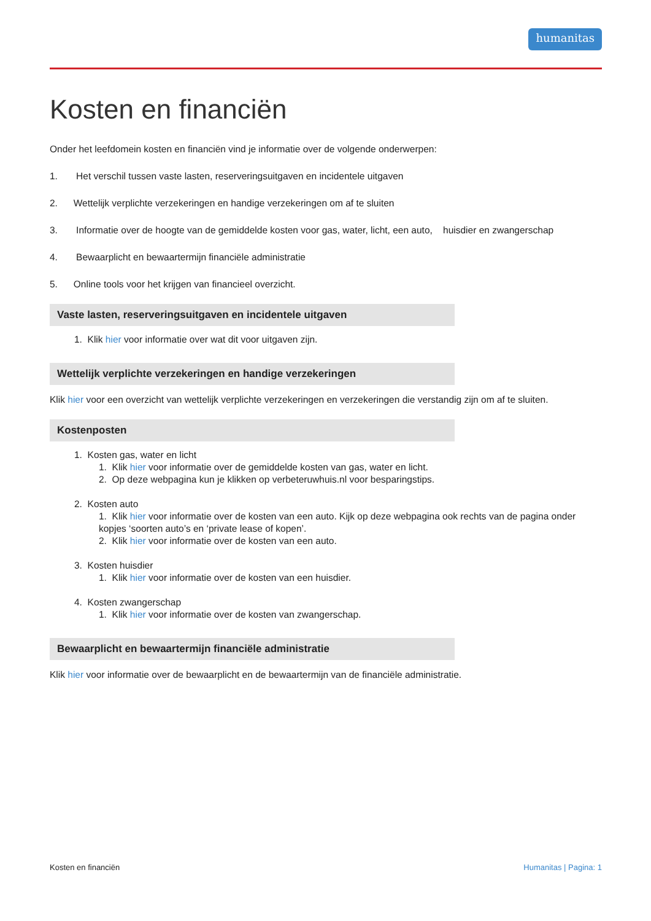humanitas
Kosten en financiën
Onder het leefdomein kosten en financiën vind je informatie over de volgende onderwerpen:
1. Het verschil tussen vaste lasten, reserveringsuitgaven en incidentele uitgaven
2. Wettelijk verplichte verzekeringen en handige verzekeringen om af te sluiten
3. Informatie over de hoogte van de gemiddelde kosten voor gas, water, licht, een auto, huisdier en zwangerschap
4. Bewaarplicht en bewaartermijn financiële administratie
5. Online tools voor het krijgen van financieel overzicht.
Vaste lasten, reserveringsuitgaven en incidentele uitgaven
1. Klik hier voor informatie over wat dit voor uitgaven zijn.
Wettelijk verplichte verzekeringen en handige verzekeringen
Klik hier voor een overzicht van wettelijk verplichte verzekeringen en verzekeringen die verstandig zijn om af te sluiten.
Kostenposten
1. Kosten gas, water en licht
1. Klik hier voor informatie over de gemiddelde kosten van gas, water en licht.
2. Op deze webpagina kun je klikken op verbeteruwhuis.nl voor besparingstips.
2. Kosten auto
1. Klik hier voor informatie over de kosten van een auto. Kijk op deze webpagina ook rechts van de pagina onder kopjes ‘soorten auto’s en ‘private lease of kopen’.
2. Klik hier voor informatie over de kosten van een auto.
3. Kosten huisdier
1. Klik hier voor informatie over de kosten van een huisdier.
4. Kosten zwangerschap
1. Klik hier voor informatie over de kosten van zwangerschap.
Bewaarplicht en bewaartermijn financiële administratie
Klik hier voor informatie over de bewaarplicht en de bewaartermijn van de financiële administratie.
Kosten en financiën Humanitas | Pagina: 1